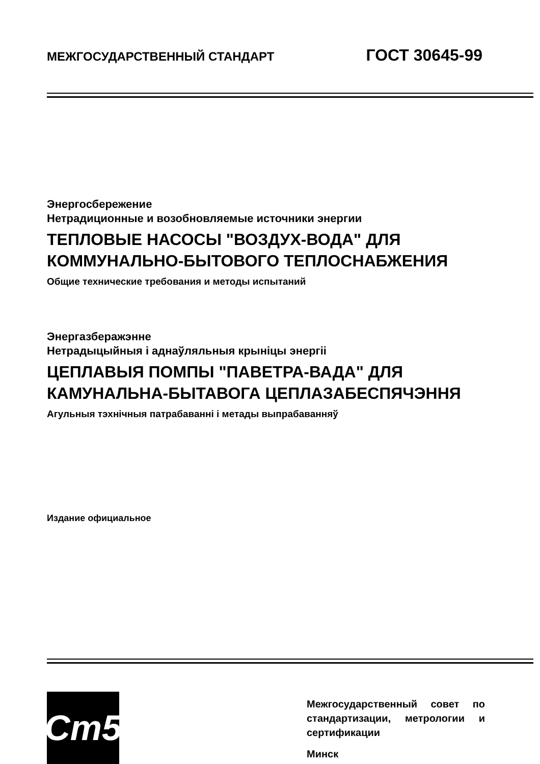МЕЖГОСУДАРСТВЕННЫЙ СТАНДАРТ ГОСТ 30645-99
Энергосбережение
Нетрадиционные и возобновляемые источники энергии
ТЕПЛОВЫЕ НАСОСЫ "ВОЗДУХ-ВОДА" ДЛЯ
КОММУНАЛЬНО-БЫТОВОГО ТЕПЛОСНАБЖЕНИЯ
Общие технические требования и методы испытаний
Энергазберажэнне
Нетрадыцыйныя і аднаўляльныя крыніцы энергіі
ЦЕПЛАВЫЯ ПОМПЫ "ПАВЕТРА-ВАДА" ДЛЯ
КАМУНАЛЬНА-БЫТАВОГА ЦЕПЛАЗАБЕСПЯЧЭННЯ
Агульныя тэхнічныя патрабаванні і метады выпрабаванняў
Издание официальное
Ст5
Межгосударственный совет по стандартизации, метрологии и сертификации
Минск